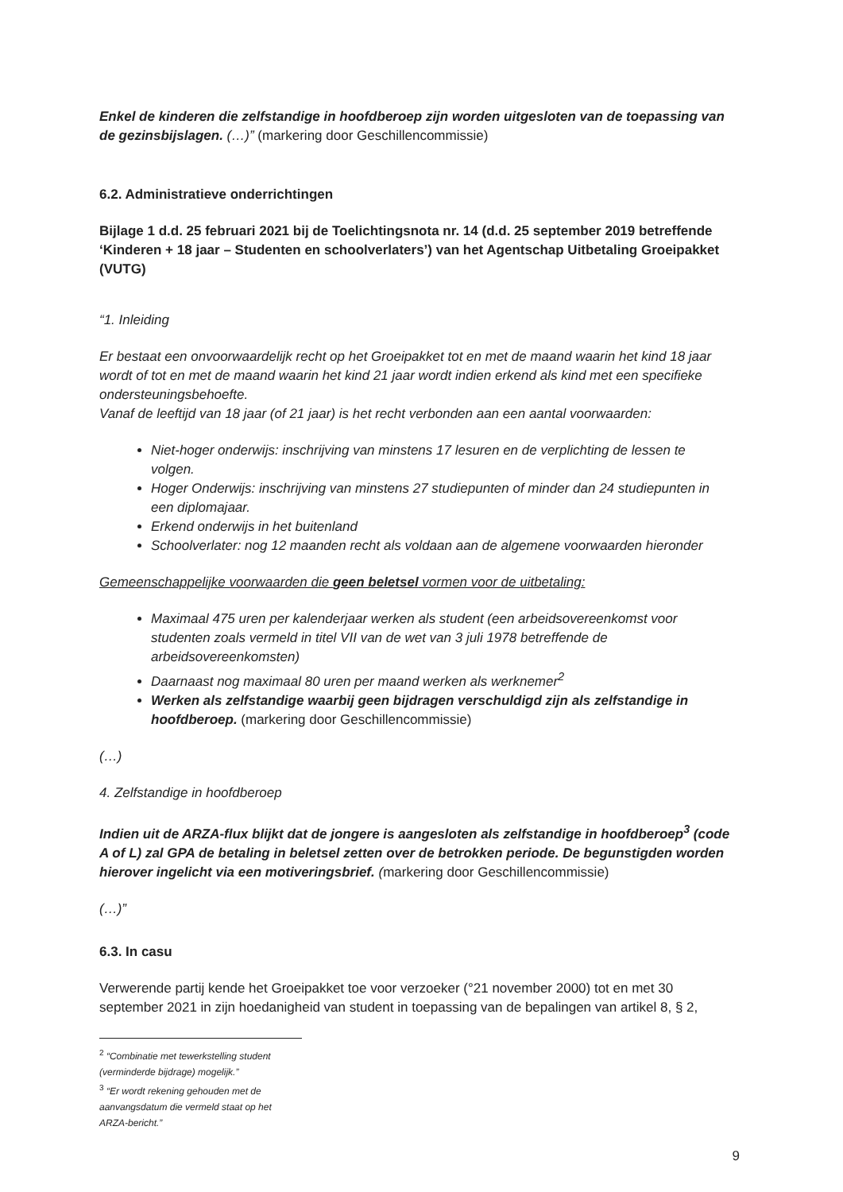Enkel de kinderen die zelfstandige in hoofdberoep zijn worden uitgesloten van de toepassing van de gezinsbijslagen. (…)” (markering door Geschillencommissie)
6.2. Administratieve onderrichtingen
Bijlage 1 d.d. 25 februari 2021 bij de Toelichtingsnota nr. 14 (d.d. 25 september 2019 betreffende ‘Kinderen + 18 jaar – Studenten en schoolverlaters’) van het Agentschap Uitbetaling Groeipakket (VUTG)
“1. Inleiding
Er bestaat een onvoorwaardelijk recht op het Groeipakket tot en met de maand waarin het kind 18 jaar wordt of tot en met de maand waarin het kind 21 jaar wordt indien erkend als kind met een specifieke ondersteuningsbehoefte.
Vanaf de leeftijd van 18 jaar (of 21 jaar) is het recht verbonden aan een aantal voorwaarden:
Niet-hoger onderwijs: inschrijving van minstens 17 lesuren en de verplichting de lessen te volgen.
Hoger Onderwijs: inschrijving van minstens 27 studiepunten of minder dan 24 studiepunten in een diplomajaar.
Erkend onderwijs in het buitenland
Schoolverlater: nog 12 maanden recht als voldaan aan de algemene voorwaarden hieronder
Gemeenschappelijke voorwaarden die geen beletsel vormen voor de uitbetaling:
Maximaal 475 uren per kalenderjaar werken als student (een arbeidsovereenkomst voor studenten zoals vermeld in titel VII van de wet van 3 juli 1978 betreffende de arbeidsovereenkomsten)
Daarnaast nog maximaal 80 uren per maand werken als werknemer<sup>2</sup>
Werken als zelfstandige waarbij geen bijdragen verschuldigd zijn als zelfstandige in hoofdberoep. (markering door Geschillencommissie)
(…)
4. Zelfstandige in hoofdberoep
Indien uit de ARZA-flux blijkt dat de jongere is aangesloten als zelfstandige in hoofdberoep<sup>3</sup> (code A of L) zal GPA de betaling in beletsel zetten over de betrokken periode. De begunstigden worden hierover ingelicht via een motiveringsbrief. (markering door Geschillencommissie)
(…)”
6.3. In casu
Verwerende partij kende het Groeipakket toe voor verzoeker (°21 november 2000) tot en met 30 september 2021 in zijn hoedanigheid van student in toepassing van de bepalingen van artikel 8, § 2,
<sup>2</sup> “Combinatie met tewerkstelling student (verminderde bijdrage) mogelijk.”
<sup>3</sup> “Er wordt rekening gehouden met de aanvangsdatum die vermeld staat op het ARZA-bericht.”
9